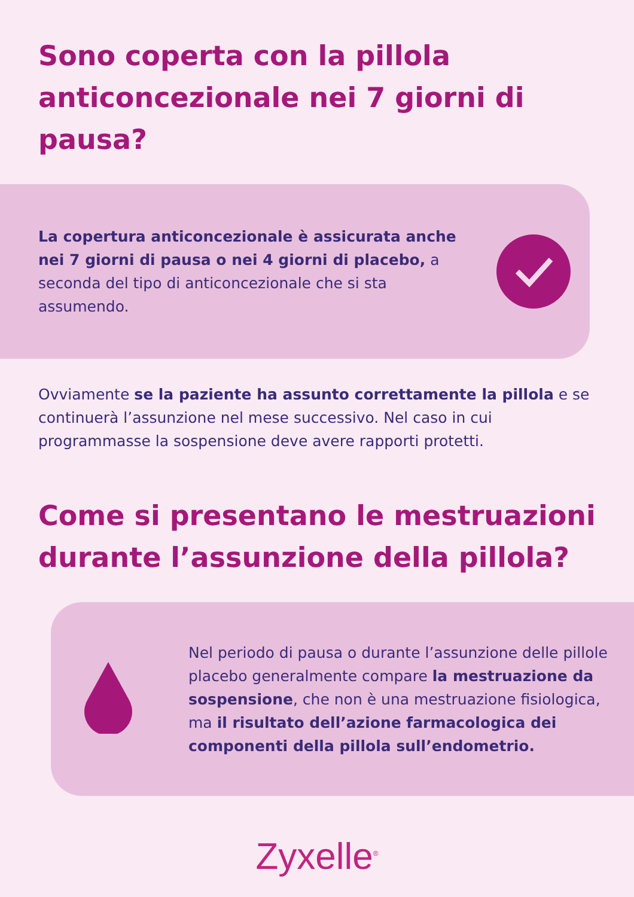Sono coperta con la pillola anticoncezionale nei 7 giorni di pausa?
La copertura anticoncezionale è assicurata anche nei 7 giorni di pausa o nei 4 giorni di placebo, a seconda del tipo di anticoncezionale che si sta assumendo.
Ovviamente se la paziente ha assunto correttamente la pillola e se continuerà l’assunzione nel mese successivo. Nel caso in cui programmasse la sospensione deve avere rapporti protetti.
Come si presentano le mestruazioni durante l’assunzione della pillola?
Nel periodo di pausa o durante l’assunzione delle pillole placebo generalmente compare la mestruazione da sospensione, che non è una mestruazione fisiologica, ma il risultato dell’azione farmacologica dei componenti della pillola sull’endometrio.
Zyxelle<sup>®</sup>